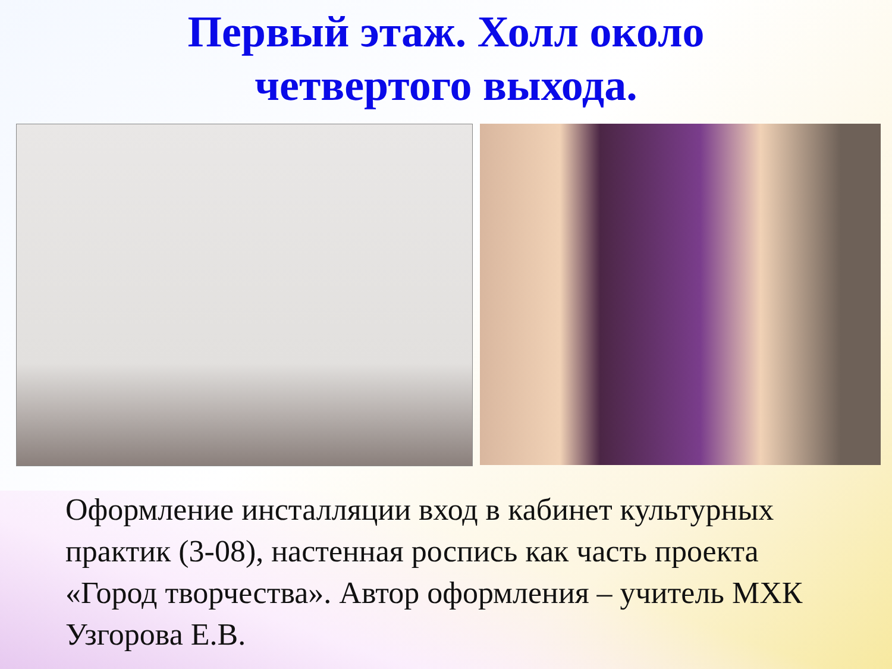Первый этаж. Холл около
четвертого выхода.
Оформление инсталляции вход в кабинет культурных практик (3-08), настенная роспись как часть проекта «Город творчества». Автор оформления – учитель МХК Узгорова Е.В.